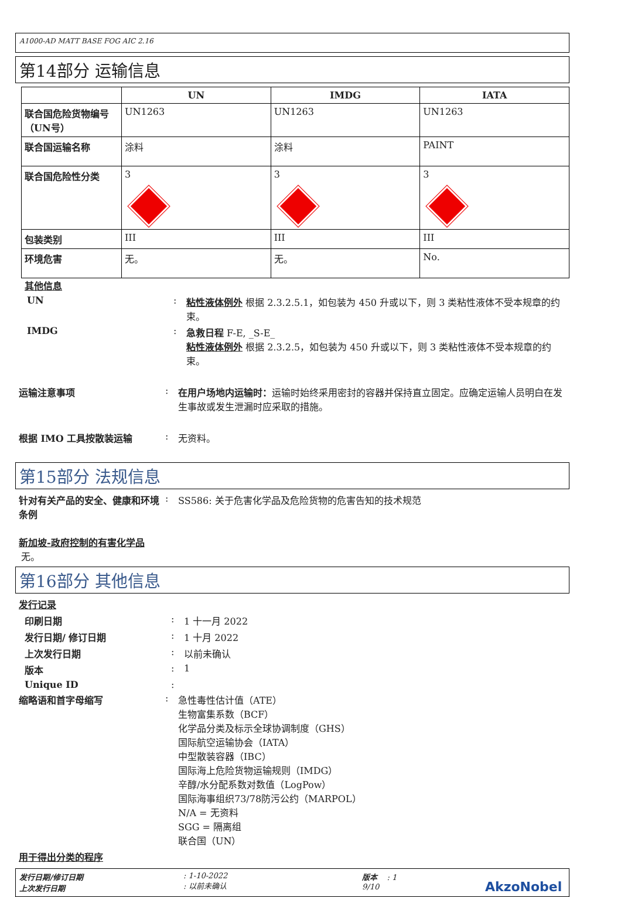A1000-AD MATT BASE FOG AIC 2.16
第14部分 运输信息
| | UN | IMDG | IATA |
| --- | --- | --- | --- |
| 联合国危险货物编号（UN号） | UN1263 | UN1263 | UN1263 |
| 联合国运输名称 | 涂料 | 涂料 | PAINT |
| 联合国危险性分类 | 3 | 3 | 3 |
| 包装类别 | III | III | III |
| 环境危害 | 无。 | 无。 | No. |
其他信息
UN : 粘性液体例外 根据 2.3.2.5.1，如包装为 450 升或以下，则 3 类粘性液体不受本规章的约束。
IMDG : 急救日程 F-E, _S-E_
粘性液体例外 根据 2.3.2.5，如包装为 450 升或以下，则 3 类粘性液体不受本规章的约束。
运输注意事项 : 在用户场地内运输时：运输时始终采用密封的容器并保持直立固定。应确定运输人员明白在发生事故或发生泄漏时应采取的措施。
根据 IMO 工具按散装运输 : 无资料。
第15部分 法规信息
针对有关产品的安全、健康和环境条例
: SS586: 关于危害化学品及危险货物的危害告知的技术规范
新加坡-政府控制的有害化学品
无。
第16部分 其他信息
发行记录
印刷日期 : 1 十一月 2022
发行日期/ 修订日期 : 1 十月 2022
上次发行日期 : 以前未确认
版本 : 1
Unique ID :
缩略语和首字母缩写 : 急性毒性估计值（ATE）
生物富集系数（BCF）
化学品分类及标示全球协调制度（GHS）
国际航空运输协会（IATA）
中型散装容器（IBC）
国际海上危险货物运输规则（IMDG）
辛醇/水分配系数对数值（LogPow）
国际海事组织73/78防污公约（MARPOL）
N/A = 无资料
SGG = 隔离组
联合国（UN）
用于得出分类的程序
发行日期/修订日期
上次发行日期
: 1-10-2022
: 以前未确认
版本 : 1
9/10
AkzoNobel